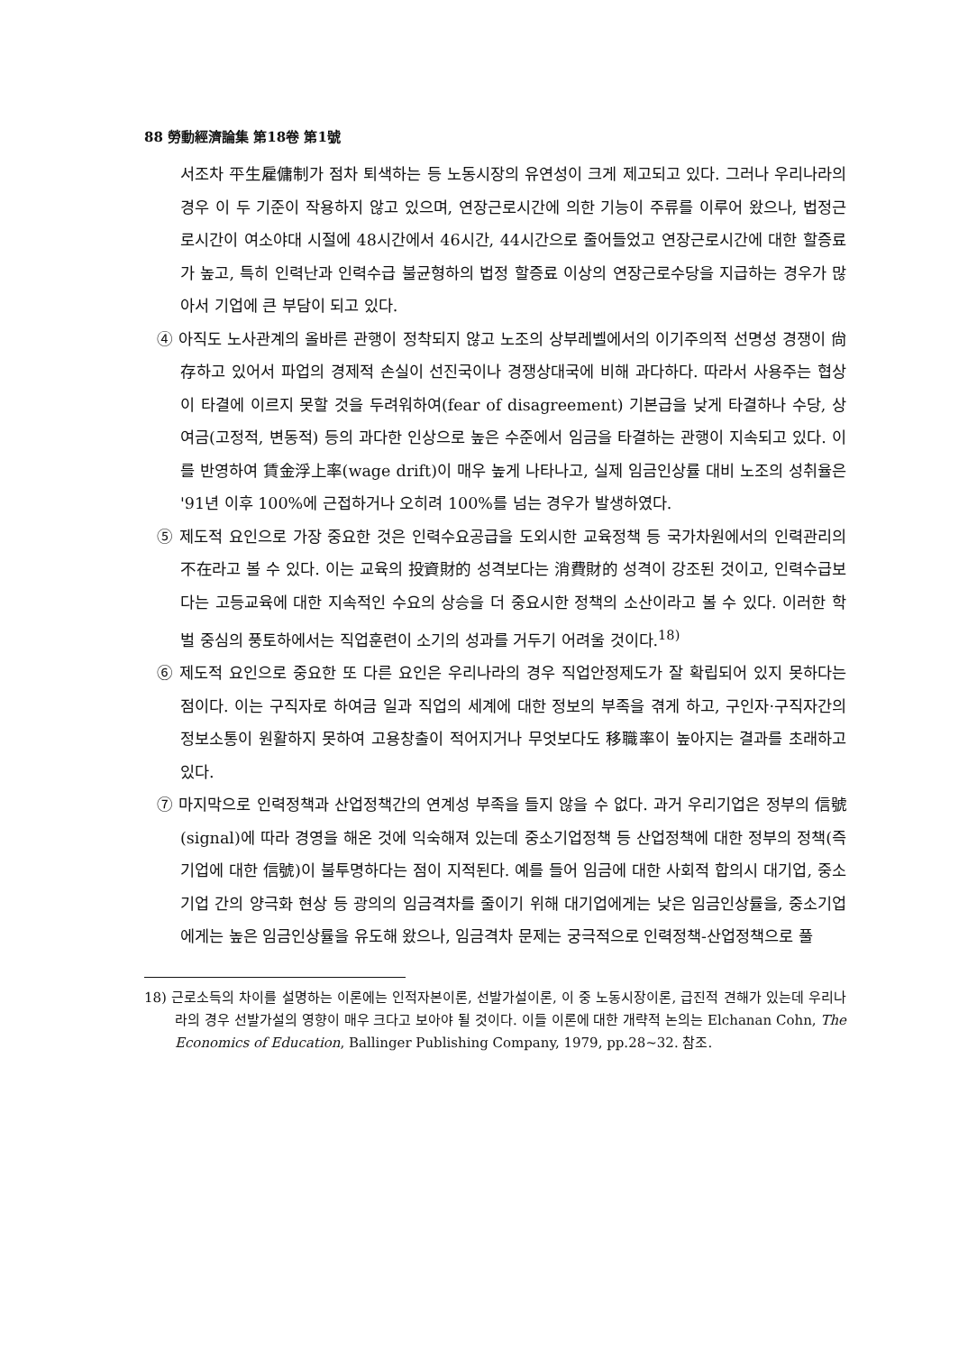88 勞動經濟論集 第18卷 第1號
서조차 平生雇傭制가 점차 퇴색하는 등 노동시장의 유연성이 크게 제고되고 있다. 그러나 우리나라의 경우 이 두 기준이 작용하지 않고 있으며, 연장근로시간에 의한 기능이 주류를 이루어 왔으나, 법정근로시간이 여소야대 시절에 48시간에서 46시간, 44시간으로 줄어들었고 연장근로시간에 대한 할증료가 높고, 특히 인력난과 인력수급 불균형하의 법정 할증료 이상의 연장근로수당을 지급하는 경우가 많아서 기업에 큰 부담이 되고 있다.
④ 아직도 노사관계의 올바른 관행이 정착되지 않고 노조의 상부레벨에서의 이기주의적 선명성 경쟁이 尙存하고 있어서 파업의 경제적 손실이 선진국이나 경쟁상대국에 비해 과다하다. 따라서 사용주는 협상이 타결에 이르지 못할 것을 두려워하여(fear of disagreement) 기본급을 낮게 타결하나 수당, 상여금(고정적, 변동적) 등의 과다한 인상으로 높은 수준에서 임금을 타결하는 관행이 지속되고 있다. 이를 반영하여 賃金浮上率(wage drift)이 매우 높게 나타나고, 실제 임금인상률 대비 노조의 성취율은 '91년 이후 100%에 근접하거나 오히려 100%를 넘는 경우가 발생하였다.
⑤ 제도적 요인으로 가장 중요한 것은 인력수요공급을 도외시한 교육정책 등 국가차원에서의 인력관리의 不在라고 볼 수 있다. 이는 교육의 投資財的 성격보다는 消費財的 성격이 강조된 것이고, 인력수급보다는 고등교육에 대한 지속적인 수요의 상승을 더 중요시한 정책의 소산이라고 볼 수 있다. 이러한 학벌 중심의 풍토하에서는 직업훈련이 소기의 성과를 거두기 어려울 것이다.<sup>18)</sup>
⑥ 제도적 요인으로 중요한 또 다른 요인은 우리나라의 경우 직업안정제도가 잘 확립되어 있지 못하다는 점이다. 이는 구직자로 하여금 일과 직업의 세계에 대한 정보의 부족을 겪게 하고, 구인자·구직자간의 정보소통이 원활하지 못하여 고용창출이 적어지거나 무엇보다도 移職率이 높아지는 결과를 초래하고 있다.
⑦ 마지막으로 인력정책과 산업정책간의 연계성 부족을 들지 않을 수 없다. 과거 우리기업은 정부의 信號(signal)에 따라 경영을 해온 것에 익숙해져 있는데 중소기업정책 등 산업정책에 대한 정부의 정책(즉 기업에 대한 信號)이 불투명하다는 점이 지적된다. 예를 들어 임금에 대한 사회적 합의시 대기업, 중소기업 간의 양극화 현상 등 광의의 임금격차를 줄이기 위해 대기업에게는 낮은 임금인상률을, 중소기업에게는 높은 임금인상률을 유도해 왔으나, 임금격차 문제는 궁극적으로 인력정책-산업정책으로 풀
18) 근로소득의 차이를 설명하는 이론에는 인적자본이론, 선발가설이론, 이 중 노동시장이론, 급진적 견해가 있는데 우리나라의 경우 선발가설의 영향이 매우 크다고 보아야 될 것이다. 이들 이론에 대한 개략적 논의는 Elchanan Cohn, The Economics of Education, Ballinger Publishing Company, 1979, pp.28~32. 참조.